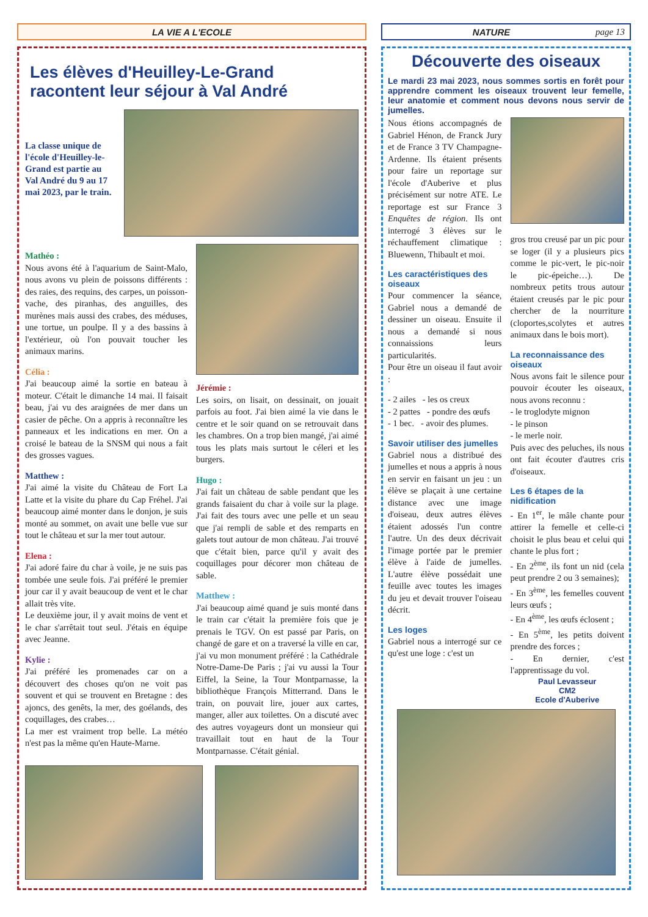LA VIE A L'ECOLE
Les élèves d'Heuilley-Le-Grand racontent leur séjour à Val André
La classe unique de l'école d'Heuilley-le-Grand est partie au Val André du 9 au 17 mai 2023, par le train.
Mathéo :
Nous avons été à l'aquarium de Saint-Malo, nous avons vu plein de poissons différents : des raies, des requins, des carpes, un poisson-vache, des piranhas, des anguilles, des murènes mais aussi des crabes, des méduses, une tortue, un poulpe. Il y a des bassins à l'extérieur, où l'on pouvait toucher les animaux marins.
Célia :
J'ai beaucoup aimé la sortie en bateau à moteur. C'était le dimanche 14 mai. Il faisait beau, j'ai vu des araignées de mer dans un casier de pêche. On a appris à reconnaître les panneaux et les indications en mer. On a croisé le bateau de la SNSM qui nous a fait des grosses vagues.
Matthew :
J'ai aimé la visite du Château de Fort La Latte et la visite du phare du Cap Fréhel. J'ai beaucoup aimé monter dans le donjon, je suis monté au sommet, on avait une belle vue sur tout le château et sur la mer tout autour.
Elena :
J'ai adoré faire du char à voile, je ne suis pas tombée une seule fois. J'ai préféré le premier jour car il y avait beaucoup de vent et le char allait très vite.
Le deuxième jour, il y avait moins de vent et le char s'arrêtait tout seul. J'étais en équipe avec Jeanne.
Kylie :
J'ai préféré les promenades car on a découvert des choses qu'on ne voit pas souvent et qui se trouvent en Bretagne : des ajoncs, des genêts, la mer, des goélands, des coquillages, des crabes…
La mer est vraiment trop belle. La météo n'est pas la même qu'en Haute-Marne.
Jérémie :
Les soirs, on lisait, on dessinait, on jouait parfois au foot. J'ai bien aimé la vie dans le centre et le soir quand on se retrouvait dans les chambres. On a trop bien mangé, j'ai aimé tous les plats mais surtout le céleri et les burgers.
Hugo :
J'ai fait un château de sable pendant que les grands faisaient du char à voile sur la plage. J'ai fait des tours avec une pelle et un seau que j'ai rempli de sable et des remparts en galets tout autour de mon château. J'ai trouvé que c'était bien, parce qu'il y avait des coquillages pour décorer mon château de sable.
Matthew :
J'ai beaucoup aimé quand je suis monté dans le train car c'était la première fois que je prenais le TGV. On est passé par Paris, on changé de gare et on a traversé la ville en car, j'ai vu mon monument préféré : la Cathédrale Notre-Dame-De Paris ; j'ai vu aussi la Tour Eiffel, la Seine, la Tour Montparnasse, la bibliothèque François Mitterrand. Dans le train, on pouvait lire, jouer aux cartes, manger, aller aux toilettes. On a discuté avec des autres voyageurs dont un monsieur qui travaillait tout en haut de la Tour Montparnasse. C'était génial.
NATURE page 13
Découverte des oiseaux
Le mardi 23 mai 2023, nous sommes sortis en forêt pour apprendre comment les oiseaux trouvent leur femelle, leur anatomie et comment nous devons nous servir de jumelles.
Nous étions accompagnés de Gabriel Hénon, de Franck Jury et de France 3 TV Champagne-Ardenne. Ils étaient présents pour faire un reportage sur l'école d'Auberive et plus précisément sur notre ATE. Le reportage est sur France 3 Enquêtes de région. Ils ont interrogé 3 élèves sur le réchauffement climatique : Bluewenn, Thibault et moi.
Les caractéristiques des oiseaux
Pour commencer la séance, Gabriel nous a demandé de dessiner un oiseau. Ensuite il nous a demandé si nous connaissions leurs particularités.
Pour être un oiseau il faut avoir :
- 2 ailes - les os creux
- 2 pattes - pondre des œufs
- 1 bec. - avoir des plumes.
Savoir utiliser des jumelles
Gabriel nous a distribué des jumelles et nous a appris à nous en servir en faisant un jeu : un élève se plaçait à une certaine distance avec une image d'oiseau, deux autres élèves étaient adossés l'un contre l'autre. Un des deux décrivait l'image portée par le premier élève à l'aide de jumelles. L'autre élève possédait une feuille avec toutes les images du jeu et devait trouver l'oiseau décrit.
Les loges
Gabriel nous a interrogé sur ce qu'est une loge : c'est un
gros trou creusé par un pic pour se loger (il y a plusieurs pics comme le pic-vert, le pic-noir le pic-épeiche…). De nombreux petits trous autour étaient creusés par le pic pour chercher de la nourriture (cloportes,scolytes et autres animaux dans le bois mort).
La reconnaissance des oiseaux
Nous avons fait le silence pour pouvoir écouter les oiseaux, nous avons reconnu :
- le troglodyte mignon
- le pinson
- le merle noir.
Puis avec des peluches, ils nous ont fait écouter d'autres cris d'oiseaux.
Les 6 étapes de la nidification
- En 1<sup>er</sup>, le mâle chante pour attirer la femelle et celle-ci choisit le plus beau et celui qui chante le plus fort ;
- En 2<sup>ème</sup>, ils font un nid (cela peut prendre 2 ou 3 semaines);
- En 3<sup>ème</sup>, les femelles couvent leurs œufs ;
- En 4<sup>ème</sup>, les œufs éclosent ;
- En 5<sup>ème</sup>, les petits doivent prendre des forces ;
- En dernier, c'est l'apprentissage du vol.
Paul Levasseur
CM2
Ecole d'Auberive